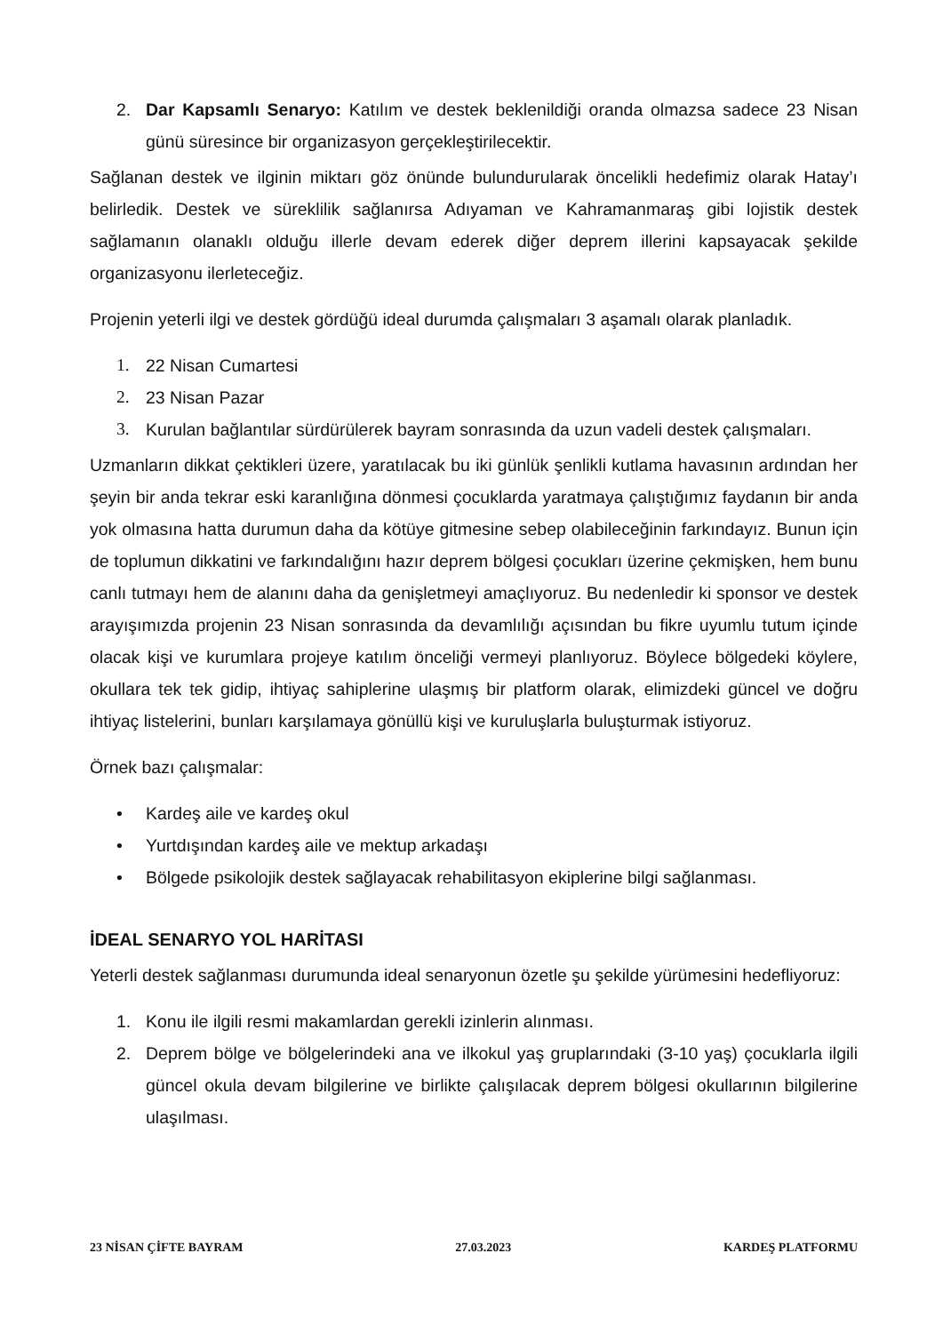2. Dar Kapsamlı Senaryo: Katılım ve destek beklenildiği oranda olmazsa sadece 23 Nisan günü süresince bir organizasyon gerçekleştirilecektir.
Sağlanan destek ve ilginin miktarı göz önünde bulundurularak öncelikli hedefimiz olarak Hatay’ı belirledik. Destek ve süreklilik sağlanırsa Adıyaman ve Kahramanmaraş gibi lojistik destek sağlamanın olanaklı olduğu illerle devam ederek diğer deprem illerini kapsayacak şekilde organizasyonu ilerleteceğiz.
Projenin yeterli ilgi ve destek gördüğü ideal durumda çalışmaları 3 aşamalı olarak planladık.
1. 22 Nisan Cumartesi
2. 23 Nisan Pazar
3. Kurulan bağlantılar sürdürülerek bayram sonrasında da uzun vadeli destek çalışmaları.
Uzmanların dikkat çektikleri üzere, yaratılacak bu iki günlük şenlikli kutlama havasının ardından her şeyin bir anda tekrar eski karanlığına dönmesi çocuklarda yaratmaya çalıştığımız faydanın bir anda yok olmasına hatta durumun daha da kötüye gitmesine sebep olabileceğinin farkındayız. Bunun için de toplumun dikkatini ve farkındalığını hazır deprem bölgesi çocukları üzerine çekmişken, hem bunu canlı tutmayı hem de alanını daha da genişletmeyi amaçlıyoruz. Bu nedenledir ki sponsor ve destek arayışımızda projenin 23 Nisan sonrasında da devamlılığı açısından bu fikre uyumlu tutum içinde olacak kişi ve kurumlara projeye katılım önceliği vermeyi planlıyoruz. Böylece bölgedeki köylere, okullara tek tek gidip, ihtiyaç sahiplerine ulaşmış bir platform olarak, elimizdeki güncel ve doğru ihtiyaç listelerini, bunları karşılamaya gönüllü kişi ve kuruluşlarla buluşturmak istiyoruz.
Örnek bazı çalışmalar:
• Kardeş aile ve kardeş okul
• Yurtdışından kardeş aile ve mektup arkadaşı
• Bölgede psikolojik destek sağlayacak rehabilitasyon ekiplerine bilgi sağlanması.
İDEAL SENARYO YOL HARİTASI
Yeterli destek sağlanması durumunda ideal senaryonun özetle şu şekilde yürümesini hedefliyoruz:
1. Konu ile ilgili resmi makamlardan gerekli izinlerin alınması.
2. Deprem bölge ve bölgelerindeki ana ve ilkokul yaş gruplarındaki (3-10 yaş) çocuklarla ilgili güncel okula devam bilgilerine ve birlikte çalışılacak deprem bölgesi okullarının bilgilerine ulaşılması.
23 NİSAN ÇİFTE BAYRAM 27.03.2023 KARDEŞ PLATFORMU